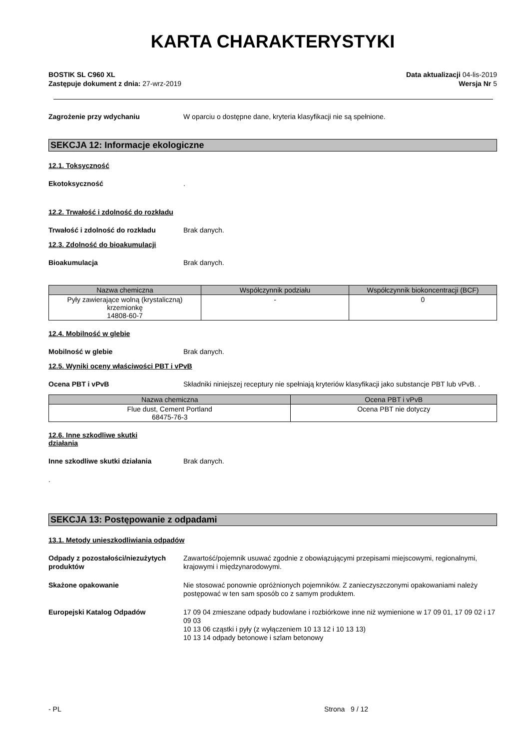KARTA CHARAKTERYSTYKI
BOSTIK SL C960 XL
Zastępuje dokument z dnia: 27-wrz-2019
Data aktualizacji 04-lis-2019
Wersja Nr 5
Zagrożenie przy wdychaniu W oparciu o dostępne dane, kryteria klasyfikacji nie są spełnione.
SEKCJA 12: Informacje ekologiczne
12.1. Toksyczność
Ekotoksyczność .
12.2. Trwałość i zdolność do rozkładu
Trwałość i zdolność do rozkładu Brak danych.
12.3. Zdolność do bioakumulacji
Bioakumulacja Brak danych.
| Nazwa chemiczna | Współczynnik podziału | Współczynnik biokoncentracji (BCF) |
| --- | --- | --- |
| Pyły zawierające wolną (krystaliczną) krzemionkę 14808-60-7 | - | 0 |
12.4. Mobilność w glebie
Mobilność w glebie Brak danych.
12.5. Wyniki oceny właściwości PBT i vPvB
Ocena PBT i vPvB Składniki niniejszej receptury nie spełniają kryteriów klasyfikacji jako substancje PBT lub vPvB. .
| Nazwa chemiczna | Ocena PBT i vPvB |
| --- | --- |
| Flue dust, Cement Portland 68475-76-3 | Ocena PBT nie dotyczy |
12.6. Inne szkodliwe skutki
działania
Inne szkodliwe skutki działania Brak danych.
.
SEKCJA 13: Postępowanie z odpadami
13.1. Metody unieszkodliwiania odpadów
Odpady z pozostałości/niezużytych produktów
Zawartość/pojemnik usuwać zgodnie z obowiązującymi przepisami miejscowymi, regionalnymi, krajowymi i międzynarodowymi.
Skażone opakowanie Nie stosować ponownie opróżnionych pojemników. Z zanieczyszczonymi opakowaniami należy postępować w ten sam sposób co z samym produktem.
Europejski Katalog Odpadów 17 09 04 zmieszane odpady budowlane i rozbiórkowe inne niż wymienione w 17 09 01, 17 09 02 i 17 09 03
10 13 06 cząstki i pyły (z wyłączeniem 10 13 12 i 10 13 13)
10 13 14 odpady betonowe i szlam betonowy
- PL Strona 9 / 12